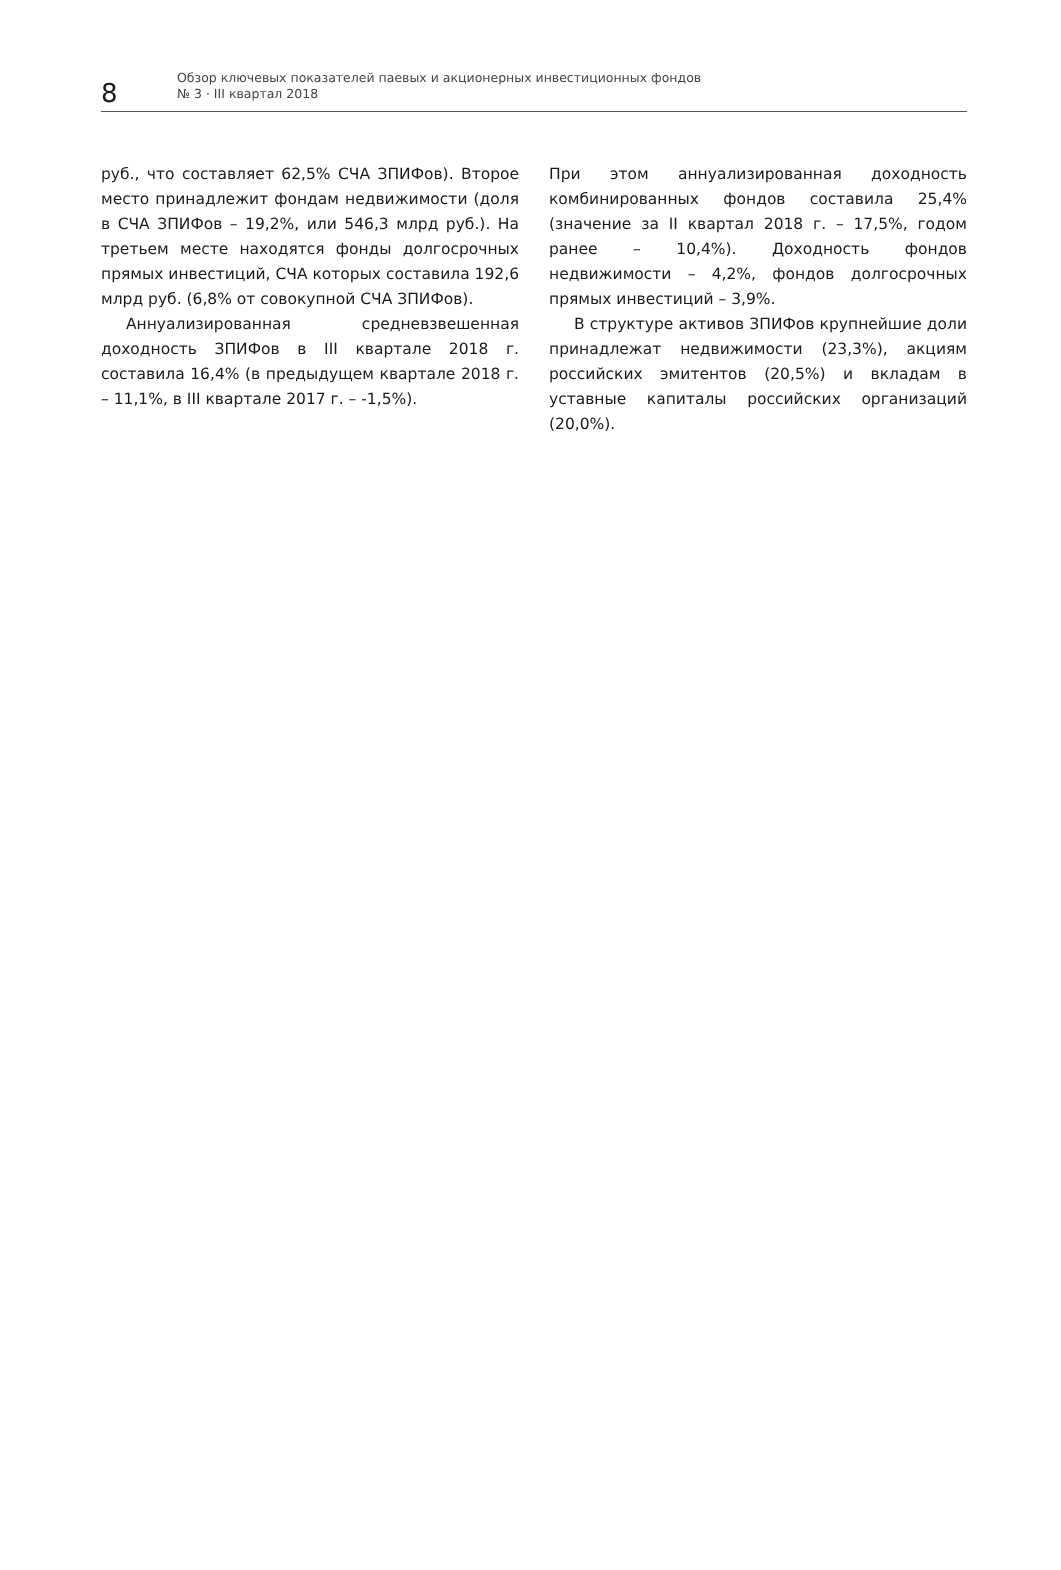8
Обзор ключевых показателей паевых и акционерных инвестиционных фондов
№ 3 · III квартал 2018
руб., что составляет 62,5% СЧА ЗПИФов). Второе место принадлежит фондам недвижимости (доля в СЧА ЗПИФов – 19,2%, или 546,3 млрд руб.). На третьем месте находятся фонды долгосрочных прямых инвестиций, СЧА которых составила 192,6 млрд руб. (6,8% от совокупной СЧА ЗПИФов).
Аннуализированная средневзвешенная доходность ЗПИФов в III квартале 2018 г. составила 16,4% (в предыдущем квартале 2018 г. – 11,1%, в III квартале 2017 г. – -1,5%).
При этом аннуализированная доходность комбинированных фондов составила 25,4% (значение за II квартал 2018 г. – 17,5%, годом ранее – 10,4%). Доходность фондов недвижимости – 4,2%, фондов долгосрочных прямых инвестиций – 3,9%.
В структуре активов ЗПИФов крупнейшие доли принадлежат недвижимости (23,3%), акциям российских эмитентов (20,5%) и вкладам в уставные капиталы российских организаций (20,0%).